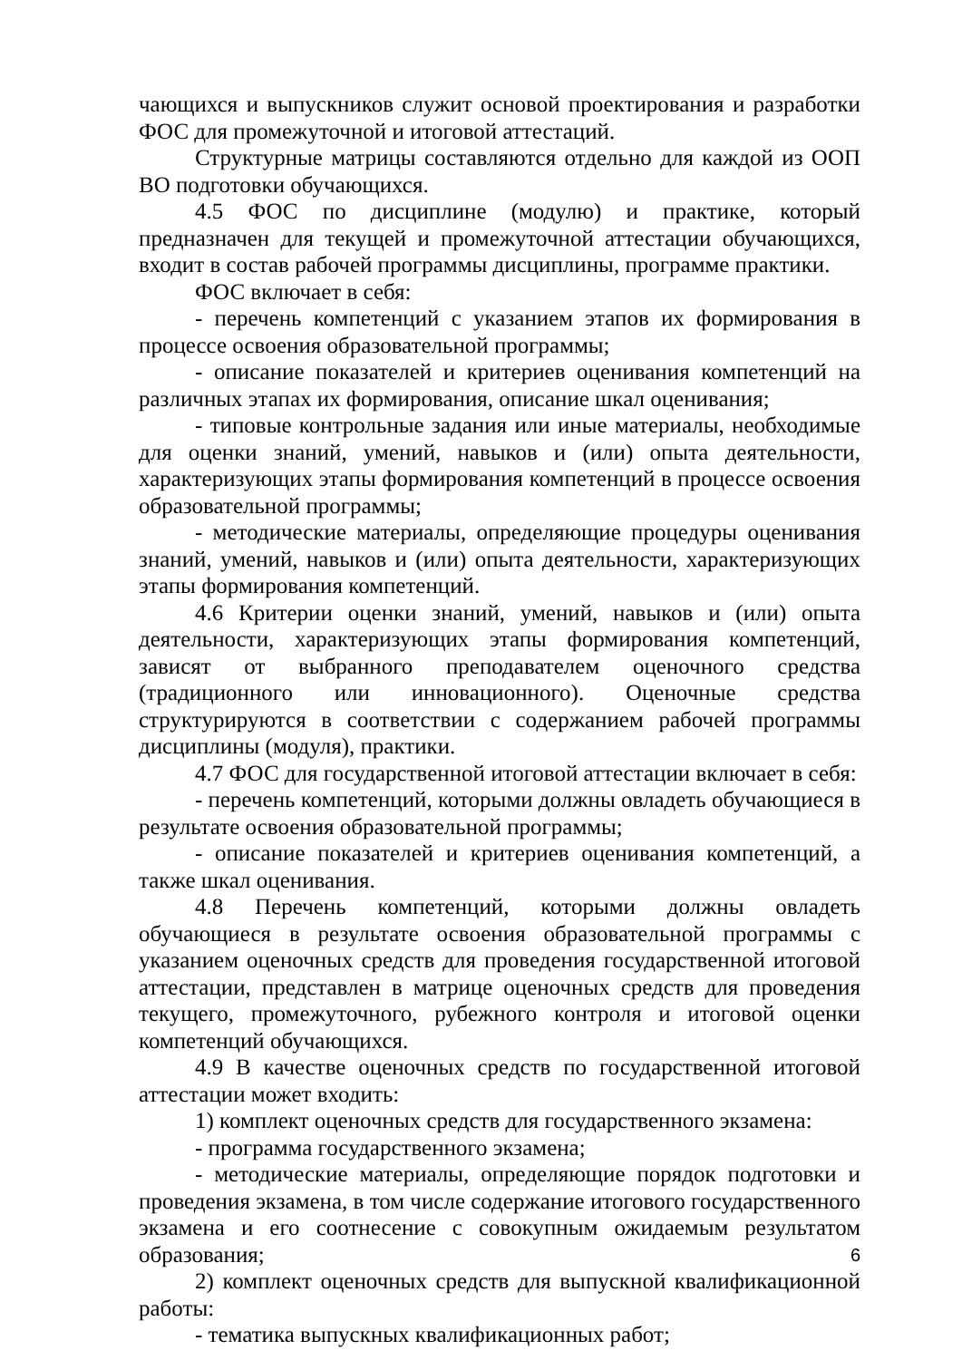чающихся и выпускников служит основой проектирования и разработки ФОС для промежуточной и итоговой аттестаций.
Структурные матрицы составляются отдельно для каждой из ООП ВО подготовки обучающихся.
4.5 ФОС по дисциплине (модулю) и практике, который предназначен для текущей и промежуточной аттестации обучающихся, входит в состав рабочей программы дисциплины, программе практики.
ФОС включает в себя:
- перечень компетенций с указанием этапов их формирования в процессе освоения образовательной программы;
- описание показателей и критериев оценивания компетенций на различных этапах их формирования, описание шкал оценивания;
- типовые контрольные задания или иные материалы, необходимые для оценки знаний, умений, навыков и (или) опыта деятельности, характеризующих этапы формирования компетенций в процессе освоения образовательной программы;
- методические материалы, определяющие процедуры оценивания знаний, умений, навыков и (или) опыта деятельности, характеризующих этапы формирования компетенций.
4.6 Критерии оценки знаний, умений, навыков и (или) опыта деятельности, характеризующих этапы формирования компетенций, зависят от выбранного преподавателем оценочного средства (традиционного или инновационного). Оценочные средства структурируются в соответствии с содержанием рабочей программы дисциплины (модуля), практики.
4.7 ФОС для государственной итоговой аттестации включает в себя:
- перечень компетенций, которыми должны овладеть обучающиеся в результате освоения образовательной программы;
- описание показателей и критериев оценивания компетенций, а также шкал оценивания.
4.8 Перечень компетенций, которыми должны овладеть обучающиеся в результате освоения образовательной программы с указанием оценочных средств для проведения государственной итоговой аттестации, представлен в матрице оценочных средств для проведения текущего, промежуточного, рубежного контроля и итоговой оценки компетенций обучающихся.
4.9 В качестве оценочных средств по государственной итоговой аттестации может входить:
1) комплект оценочных средств для государственного экзамена:
- программа государственного экзамена;
- методические материалы, определяющие порядок подготовки и проведения экзамена, в том числе содержание итогового государственного экзамена и его соотнесение с совокупным ожидаемым результатом образования;
2) комплект оценочных средств для выпускной квалификационной работы:
- тематика выпускных квалификационных работ;
6